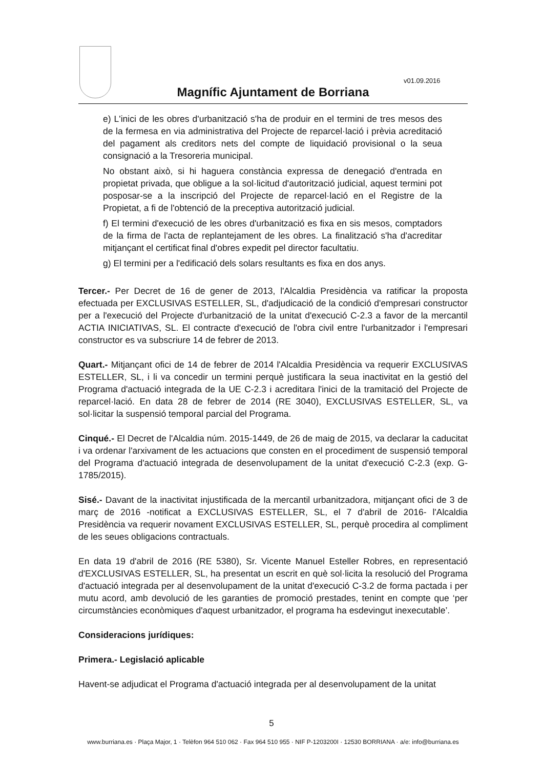v01.09.2016
Magnífic Ajuntament de Borriana
e) L'inici de les obres d'urbanització s'ha de produir en el termini de tres mesos des de la fermesa en via administrativa del Projecte de reparcel·lació i prèvia acreditació del pagament als creditors nets del compte de liquidació provisional o la seua consignació a la Tresoreria municipal.
No obstant això, si hi haguera constància expressa de denegació d'entrada en propietat privada, que obligue a la sol·licitud d'autorització judicial, aquest termini pot posposar-se a la inscripció del Projecte de reparcel·lació en el Registre de la Propietat, a fi de l'obtenció de la preceptiva autorització judicial.
f) El termini d'execució de les obres d'urbanització es fixa en sis mesos, comptadors de la firma de l'acta de replantejament de les obres. La finalització s'ha d'acreditar mitjançant el certificat final d'obres expedit pel director facultatiu.
g) El termini per a l'edificació dels solars resultants es fixa en dos anys.
Tercer.- Per Decret de 16 de gener de 2013, l'Alcaldia Presidència va ratificar la proposta efectuada per EXCLUSIVAS ESTELLER, SL, d'adjudicació de la condició d'empresari constructor per a l'execució del Projecte d'urbanització de la unitat d'execució C-2.3 a favor de la mercantil ACTIA INICIATIVAS, SL. El contracte d'execució de l'obra civil entre l'urbanitzador i l'empresari constructor es va subscriure 14 de febrer de 2013.
Quart.- Mitjançant ofici de 14 de febrer de 2014 l'Alcaldia Presidència va requerir EXCLUSIVAS ESTELLER, SL, i li va concedir un termini perquè justificara la seua inactivitat en la gestió del Programa d'actuació integrada de la UE C-2.3 i acreditara l'inici de la tramitació del Projecte de reparcel·lació. En data 28 de febrer de 2014 (RE 3040), EXCLUSIVAS ESTELLER, SL, va sol·licitar la suspensió temporal parcial del Programa.
Cinqué.- El Decret de l'Alcaldia núm. 2015-1449, de 26 de maig de 2015, va declarar la caducitat i va ordenar l'arxivament de les actuacions que consten en el procediment de suspensió temporal del Programa d'actuació integrada de desenvolupament de la unitat d'execució C-2.3 (exp. G-1785/2015).
Sisé.- Davant de la inactivitat injustificada de la mercantil urbanitzadora, mitjançant ofici de 3 de març de 2016 -notificat a EXCLUSIVAS ESTELLER, SL, el 7 d'abril de 2016- l'Alcaldia Presidència va requerir novament EXCLUSIVAS ESTELLER, SL, perquè procedira al compliment de les seues obligacions contractuals.
En data 19 d'abril de 2016 (RE 5380), Sr. Vicente Manuel Esteller Robres, en representació d'EXCLUSIVAS ESTELLER, SL, ha presentat un escrit en què sol·licita la resolució del Programa d'actuació integrada per al desenvolupament de la unitat d'execució C-3.2 de forma pactada i per mutu acord, amb devolució de les garanties de promoció prestades, tenint en compte que ‘per circumstàncies econòmiques d'aquest urbanitzador, el programa ha esdevingut inexecutable’.
Consideracions jurídiques:
Primera.- Legislació aplicable
Havent-se adjudicat el Programa d'actuació integrada per al desenvolupament de la unitat
5
www.burriana.es · Plaça Major, 1 · Telèfon 964 510 062 · Fax 964 510 955 · NIF P-1203200I · 12530 BORRIANA · a/e: info@burriana.es